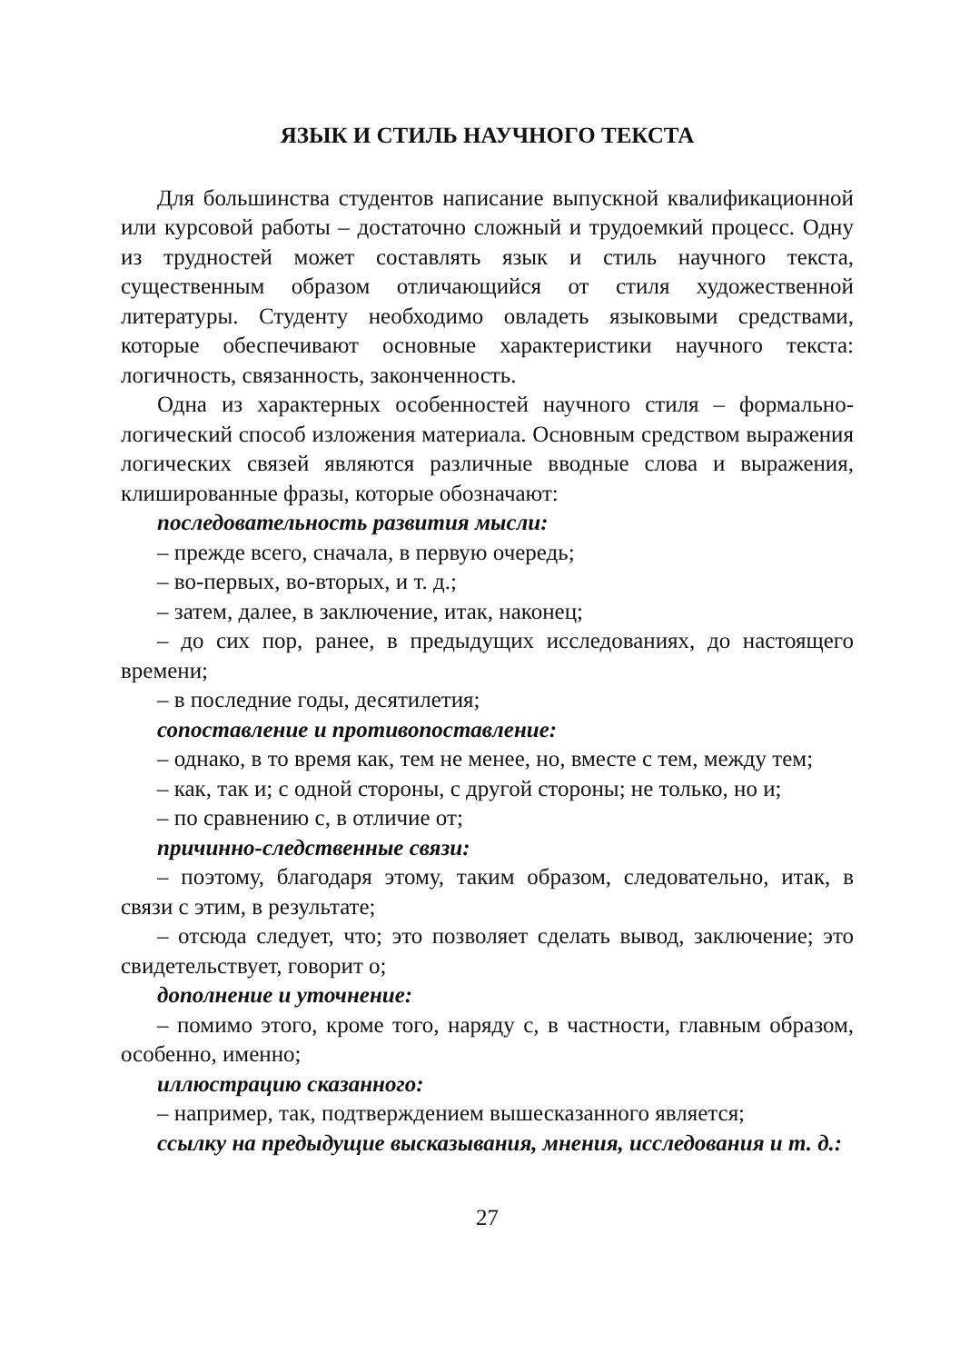ЯЗЫК И СТИЛЬ НАУЧНОГО ТЕКСТА
Для большинства студентов написание выпускной квалификационной или курсовой работы – достаточно сложный и трудоемкий процесс. Одну из трудностей может составлять язык и стиль научного текста, существенным образом отличающийся от стиля художественной литературы. Студенту необходимо овладеть языковыми средствами, которые обеспечивают основные характеристики научного текста: логичность, связанность, законченность.
Одна из характерных особенностей научного стиля – формально-логический способ изложения материала. Основным средством выражения логических связей являются различные вводные слова и выражения, клишированные фразы, которые обозначают:
последовательность развития мысли:
– прежде всего, сначала, в первую очередь;
– во-первых, во-вторых, и т. д.;
– затем, далее, в заключение, итак, наконец;
– до сих пор, ранее, в предыдущих исследованиях, до настоящего времени;
– в последние годы, десятилетия;
сопоставление и противопоставление:
– однако, в то время как, тем не менее, но, вместе с тем, между тем;
– как, так и; с одной стороны, с другой стороны; не только, но и;
– по сравнению с, в отличие от;
причинно-следственные связи:
– поэтому, благодаря этому, таким образом, следовательно, итак, в связи с этим, в результате;
– отсюда следует, что; это позволяет сделать вывод, заключение; это свидетельствует, говорит о;
дополнение и уточнение:
– помимо этого, кроме того, наряду с, в частности, главным образом, особенно, именно;
иллюстрацию сказанного:
– например, так, подтверждением вышесказанного является;
ссылку на предыдущие высказывания, мнения, исследования и т. д.:
27